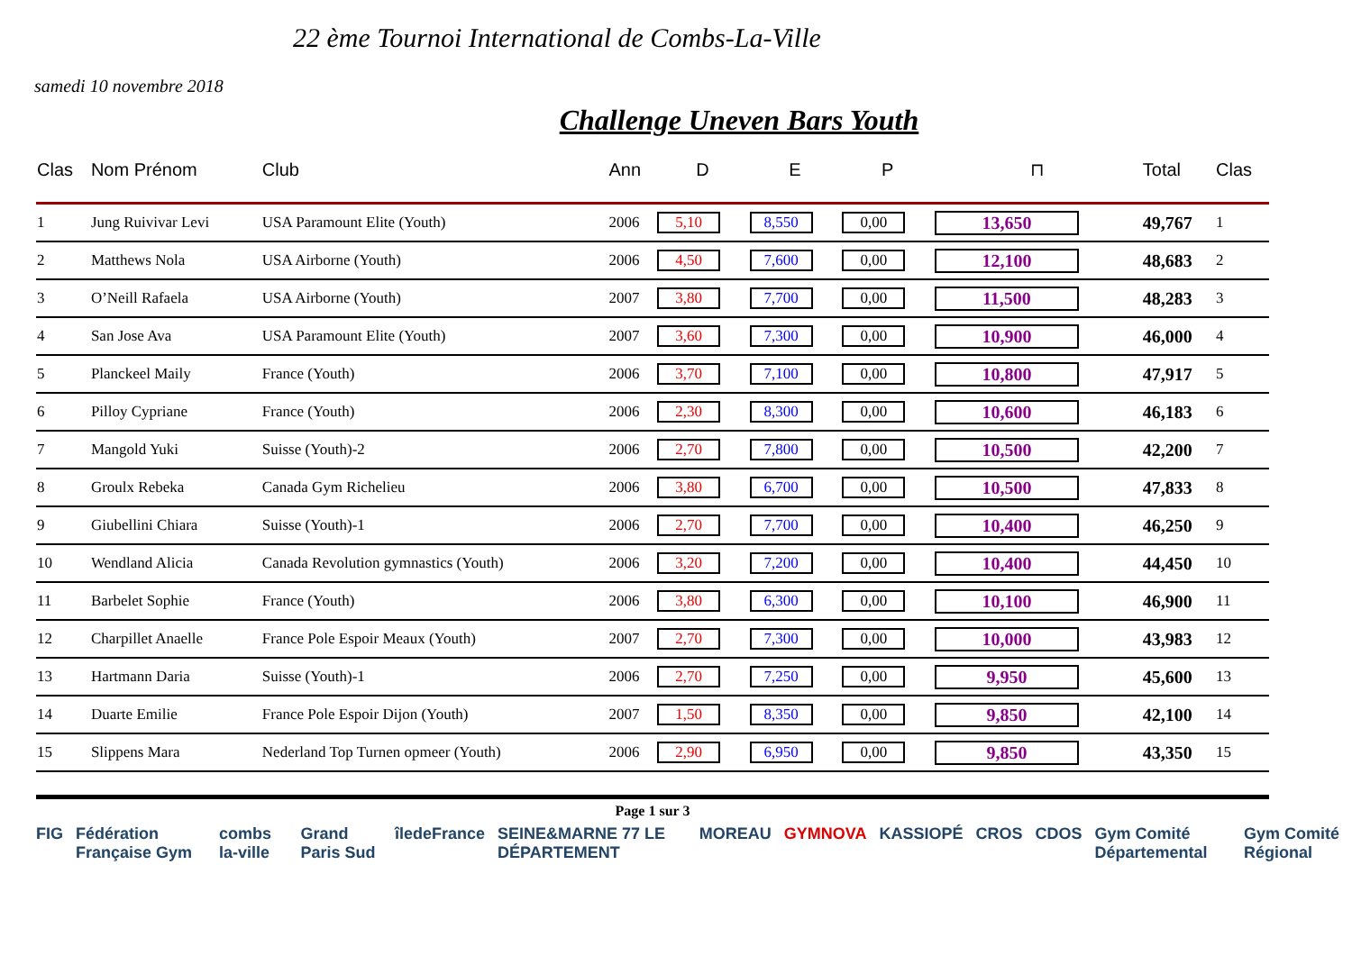22 ème Tournoi International de Combs-La-Ville
samedi 10 novembre 2018
Challenge Uneven Bars Youth
| Clas | Nom Prénom | Club | Ann | D | E | P | ⊓ | Total | Clas |
| --- | --- | --- | --- | --- | --- | --- | --- | --- | --- |
| 1 | Jung Ruivivar Levi | USA Paramount Elite (Youth) | 2006 | 5,10 | 8,550 | 0,00 | 13,650 | 49,767 | 1 |
| 2 | Matthews Nola | USA Airborne (Youth) | 2006 | 4,50 | 7,600 | 0,00 | 12,100 | 48,683 | 2 |
| 3 | O’Neill Rafaela | USA Airborne (Youth) | 2007 | 3,80 | 7,700 | 0,00 | 11,500 | 48,283 | 3 |
| 4 | San Jose Ava | USA Paramount Elite (Youth) | 2007 | 3,60 | 7,300 | 0,00 | 10,900 | 46,000 | 4 |
| 5 | Planckeel Maily | France (Youth) | 2006 | 3,70 | 7,100 | 0,00 | 10,800 | 47,917 | 5 |
| 6 | Pilloy Cypriane | France (Youth) | 2006 | 2,30 | 8,300 | 0,00 | 10,600 | 46,183 | 6 |
| 7 | Mangold Yuki | Suisse (Youth)-2 | 2006 | 2,70 | 7,800 | 0,00 | 10,500 | 42,200 | 7 |
| 8 | Groulx Rebeka | Canada Gym Richelieu | 2006 | 3,80 | 6,700 | 0,00 | 10,500 | 47,833 | 8 |
| 9 | Giubellini Chiara | Suisse (Youth)-1 | 2006 | 2,70 | 7,700 | 0,00 | 10,400 | 46,250 | 9 |
| 10 | Wendland Alicia | Canada Revolution gymnastics (Youth) | 2006 | 3,20 | 7,200 | 0,00 | 10,400 | 44,450 | 10 |
| 11 | Barbelet Sophie | France (Youth) | 2006 | 3,80 | 6,300 | 0,00 | 10,100 | 46,900 | 11 |
| 12 | Charpillet Anaelle | France Pole Espoir Meaux (Youth) | 2007 | 2,70 | 7,300 | 0,00 | 10,000 | 43,983 | 12 |
| 13 | Hartmann Daria | Suisse (Youth)-1 | 2006 | 2,70 | 7,250 | 0,00 | 9,950 | 45,600 | 13 |
| 14 | Duarte Emilie | France Pole Espoir Dijon (Youth) | 2007 | 1,50 | 8,350 | 0,00 | 9,850 | 42,100 | 14 |
| 15 | Slippens Mara | Nederland Top Turnen opmeer (Youth) | 2006 | 2,90 | 6,950 | 0,00 | 9,850 | 43,350 | 15 |
Page 1 sur 3
FIG Fédération Française Gym combs la-ville Grand Paris Sud îledeFrance SEINE&MARNE 77 LE DÉPARTEMENT MOREAU GYMNOVA KASSIOPÉ CROS CDOS Gym Comité Départemental Gym Comité Régional